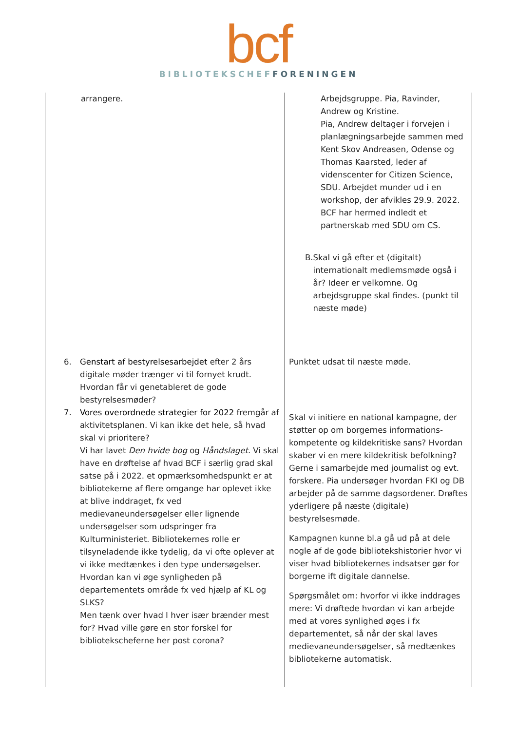bcf
BIBLIOTEKSCHEF FORENINGEN
| arrangere. | Arbejdsgruppe. Pia, Ravinder, Andrew og Kristine. Pia, Andrew deltager i forvejen i planlægningsarbejde sammen med Kent Skov Andreasen, Odense og Thomas Kaarsted, leder af videnscenter for Citizen Science, SDU. Arbejdet munder ud i en workshop, der afvikles 29.9. 2022. BCF har hermed indledt et partnerskab med SDU om CS. B. Skal vi gå efter et (digitalt) internationalt medlemsmøde også i år? Ideer er velkomne. Og arbejdsgruppe skal findes. (punkt til næste møde) |
| 6. Genstart af bestyrelsesarbejdet efter 2 års digitale møder trænger vi til fornyet krudt. Hvordan får vi genetableret de gode bestyrelsesmøder? | Punktet udsat til næste møde. |
| 7. Vores overordnede strategier for 2022 fremgår af aktivitetsplanen. Vi kan ikke det hele, så hvad skal vi prioritere? Vi har lavet Den hvide bog og Håndslaget . Vi skal have en drøftelse af hvad BCF i særlig grad skal satse på i 2022. et opmærksomhedspunkt er at bibliotekerne af flere omgange har oplevet ikke at blive inddraget, fx ved medievaneundersøgelser eller lignende undersøgelser som udspringer fra Kulturministeriet. Bibliotekernes rolle er tilsyneladende ikke tydelig, da vi ofte oplever at vi ikke medtænkes i den type undersøgelser. Hvordan kan vi øge synligheden på departementets område fx ved hjælp af KL og SLKS? Men tænk over hvad I hver især brænder mest for? Hvad ville gøre en stor forskel for bibliotekscheferne her post corona? | Skal vi initiere en national kampagne, der støtter op om borgernes informations-kompetente og kildekritiske sans? Hvordan skaber vi en mere kildekritisk befolkning? Gerne i samarbejde med journalist og evt. forskere. Pia undersøger hvordan FKI og DB arbejder på de samme dagsordener. Drøftes yderligere på næste (digitale) bestyrelsesmøde. Kampagnen kunne bl.a gå ud på at dele nogle af de gode bibliotekshistorier hvor vi viser hvad bibliotekernes indsatser gør for borgerne ift digitale dannelse. Spørgsmålet om: hvorfor vi ikke inddrages mere: Vi drøftede hvordan vi kan arbejde med at vores synlighed øges i fx departementet, så når der skal laves medievaneundersøgelser, så medtænkes bibliotekerne automatisk. |